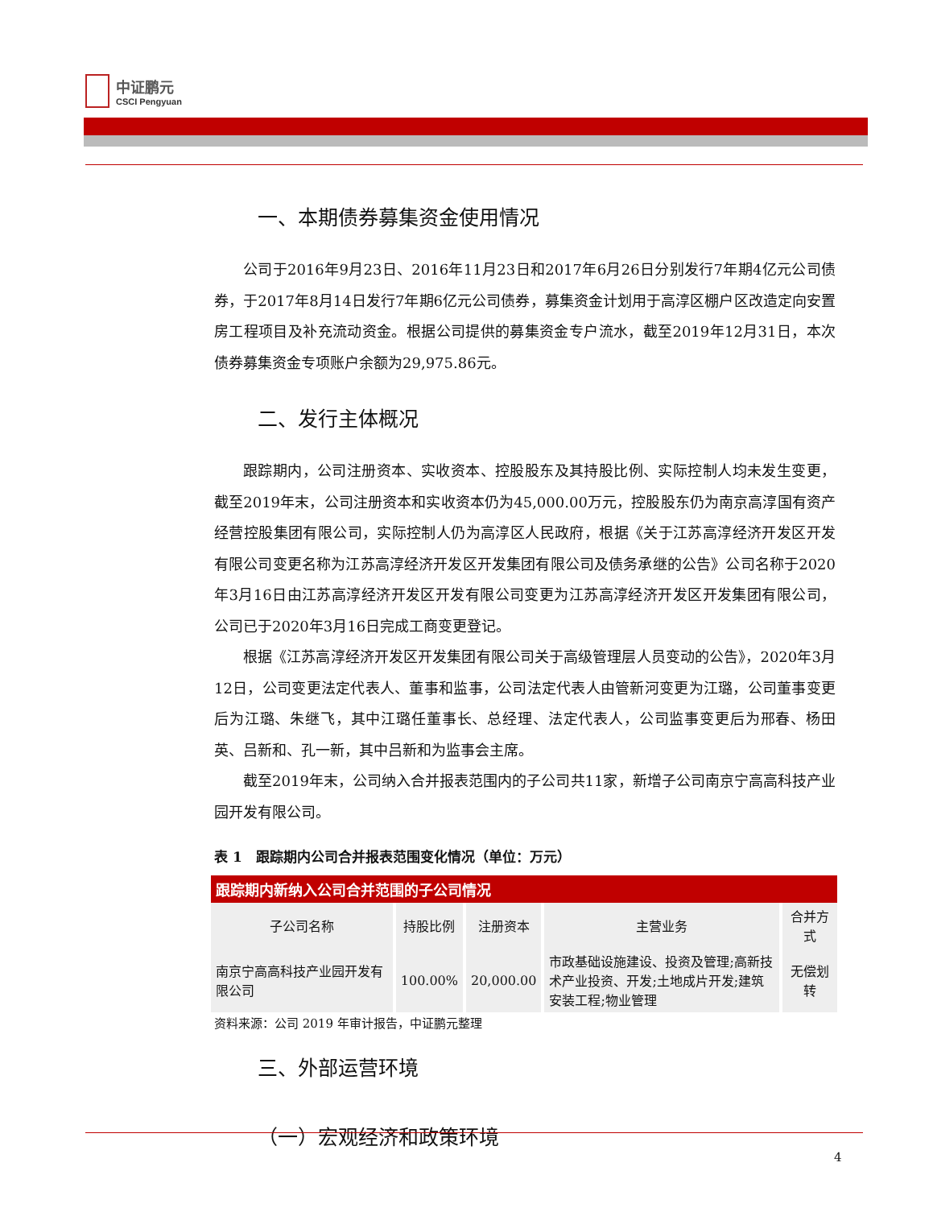中证鹏元
CSCI Pengyuan
一、本期债券募集资金使用情况
公司于2016年9月23日、2016年11月23日和2017年6月26日分别发行7年期4亿元公司债券，于2017年8月14日发行7年期6亿元公司债券，募集资金计划用于高淳区棚户区改造定向安置房工程项目及补充流动资金。根据公司提供的募集资金专户流水，截至2019年12月31日，本次债券募集资金专项账户余额为29,975.86元。
二、发行主体概况
跟踪期内，公司注册资本、实收资本、控股股东及其持股比例、实际控制人均未发生变更，截至2019年末，公司注册资本和实收资本仍为45,000.00万元，控股股东仍为南京高淳国有资产经营控股集团有限公司，实际控制人仍为高淳区人民政府，根据《关于江苏高淳经济开发区开发有限公司变更名称为江苏高淳经济开发区开发集团有限公司及债务承继的公告》公司名称于2020年3月16日由江苏高淳经济开发区开发有限公司变更为江苏高淳经济开发区开发集团有限公司，公司已于2020年3月16日完成工商变更登记。
根据《江苏高淳经济开发区开发集团有限公司关于高级管理层人员变动的公告》，2020年3月12日，公司变更法定代表人、董事和监事，公司法定代表人由管新河变更为江璐，公司董事变更后为江璐、朱继飞，其中江璐任董事长、总经理、法定代表人，公司监事变更后为邢春、杨田英、吕新和、孔一新，其中吕新和为监事会主席。
截至2019年末，公司纳入合并报表范围内的子公司共11家，新增子公司南京宁高高科技产业园开发有限公司。
表 1　跟踪期内公司合并报表范围变化情况（单位：万元）
| 跟踪期内新纳入公司合并范围的子公司情况 | | | | |
| 子公司名称 | 持股比例 | 注册资本 | 主营业务 | 合并方式 |
| 南京宁高高科技产业园开发有限公司 | 100.00% | 20,000.00 | 市政基础设施建设、投资及管理;高新技术产业投资、开发;土地成片开发;建筑安装工程;物业管理 | 无偿划转 |
资料来源：公司 2019 年审计报告，中证鹏元整理
三、外部运营环境
（一）宏观经济和政策环境
4